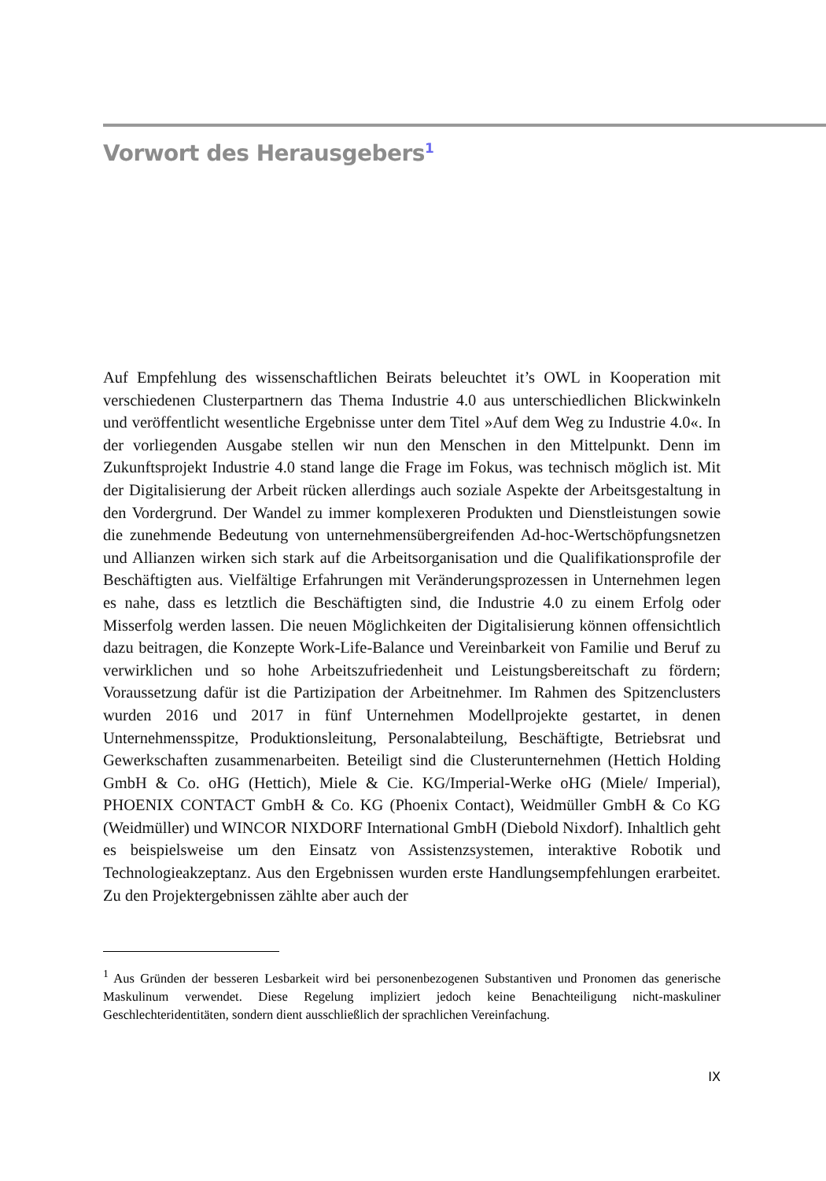Vorwort des Herausgebers<sup>1</sup>
Auf Empfehlung des wissenschaftlichen Beirats beleuchtet it’s OWL in Kooperation mit verschiedenen Clusterpartnern das Thema Industrie 4.0 aus unterschiedlichen Blickwinkeln und veröffentlicht wesentliche Ergebnisse unter dem Titel »Auf dem Weg zu Industrie 4.0«. In der vorliegenden Ausgabe stellen wir nun den Menschen in den Mittelpunkt. Denn im Zukunftsprojekt Industrie 4.0 stand lange die Frage im Fokus, was technisch möglich ist. Mit der Digitalisierung der Arbeit rücken allerdings auch soziale Aspekte der Arbeitsgestaltung in den Vordergrund. Der Wandel zu immer komplexeren Produkten und Dienstleistungen sowie die zunehmende Bedeutung von unternehmensübergreifenden Ad-hoc-Wertschöpfungsnetzen und Allianzen wirken sich stark auf die Arbeitsorganisation und die Qualifikationsprofile der Beschäftigten aus. Vielfältige Erfahrungen mit Veränderungsprozessen in Unternehmen legen es nahe, dass es letztlich die Beschäftigten sind, die Industrie 4.0 zu einem Erfolg oder Misserfolg werden lassen. Die neuen Möglichkeiten der Digitalisierung können offensichtlich dazu beitragen, die Konzepte Work-Life-Balance und Vereinbarkeit von Familie und Beruf zu verwirklichen und so hohe Arbeitszufriedenheit und Leistungsbereitschaft zu fördern; Voraussetzung dafür ist die Partizipation der Arbeitnehmer. Im Rahmen des Spitzenclusters wurden 2016 und 2017 in fünf Unternehmen Modellprojekte gestartet, in denen Unternehmensspitze, Produktionsleitung, Personalabteilung, Beschäftigte, Betriebsrat und Gewerkschaften zusammenarbeiten. Beteiligt sind die Clusterunternehmen (Hettich Holding GmbH & Co. oHG (Hettich), Miele & Cie. KG/Imperial-Werke oHG (Miele/ Imperial), PHOENIX CONTACT GmbH & Co. KG (Phoenix Contact), Weidmüller GmbH & Co KG (Weidmüller) und WINCOR NIXDORF International GmbH (Diebold Nixdorf). Inhaltlich geht es beispielsweise um den Einsatz von Assistenzsystemen, interaktive Robotik und Technologieakzeptanz. Aus den Ergebnissen wurden erste Handlungsempfehlungen erarbeitet. Zu den Projektergebnissen zählte aber auch der
<sup>1</sup> Aus Gründen der besseren Lesbarkeit wird bei personenbezogenen Substantiven und Pronomen das generische Maskulinum verwendet. Diese Regelung impliziert jedoch keine Benachteiligung nicht-maskuliner Geschlechteridentitäten, sondern dient ausschließlich der sprachlichen Vereinfachung.
IX